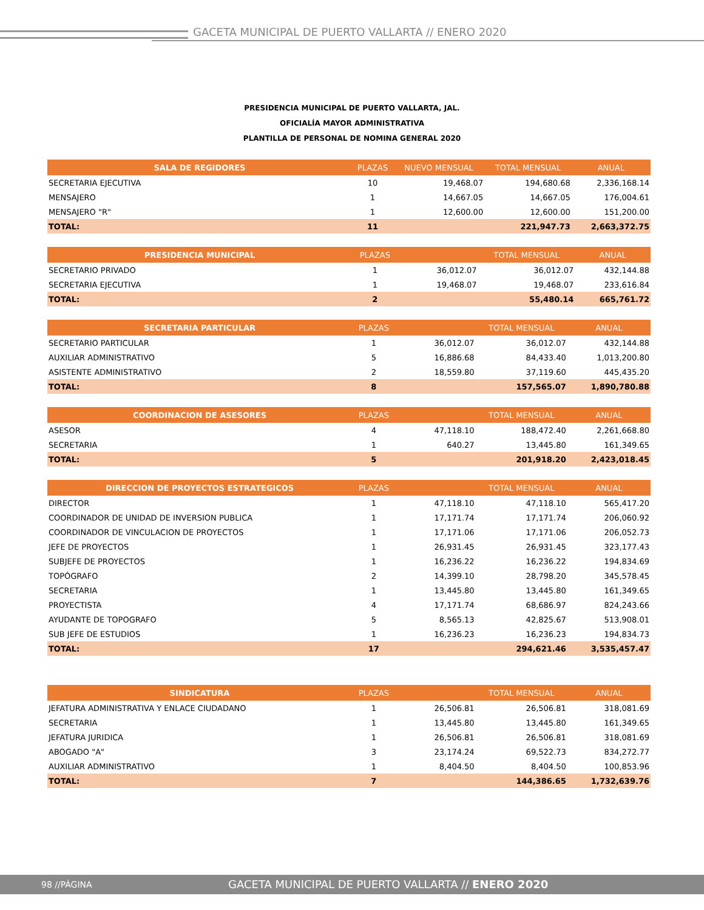GACETA MUNICIPAL DE PUERTO VALLARTA // ENERO 2020
PRESIDENCIA MUNICIPAL DE PUERTO VALLARTA, JAL.
OFICIALÍA MAYOR ADMINISTRATIVA
PLANTILLA DE PERSONAL DE NOMINA GENERAL 2020
| SALA DE REGIDORES | PLAZAS | NUEVO MENSUAL | TOTAL MENSUAL | ANUAL |
| --- | --- | --- | --- | --- |
| SECRETARIA EJECUTIVA | 10 | 19,468.07 | 194,680.68 | 2,336,168.14 |
| MENSAJERO | 1 | 14,667.05 | 14,667.05 | 176,004.61 |
| MENSAJERO "R" | 1 | 12,600.00 | 12,600.00 | 151,200.00 |
| TOTAL: | 11 | | 221,947.73 | 2,663,372.75 |
| PRESIDENCIA MUNICIPAL | PLAZAS | | TOTAL MENSUAL | ANUAL |
| --- | --- | --- | --- | --- |
| SECRETARIO PRIVADO | 1 | 36,012.07 | 36,012.07 | 432,144.88 |
| SECRETARIA EJECUTIVA | 1 | 19,468.07 | 19,468.07 | 233,616.84 |
| TOTAL: | 2 | | 55,480.14 | 665,761.72 |
| SECRETARIA PARTICULAR | PLAZAS | | TOTAL MENSUAL | ANUAL |
| --- | --- | --- | --- | --- |
| SECRETARIO PARTICULAR | 1 | 36,012.07 | 36,012.07 | 432,144.88 |
| AUXILIAR ADMINISTRATIVO | 5 | 16,886.68 | 84,433.40 | 1,013,200.80 |
| ASISTENTE ADMINISTRATIVO | 2 | 18,559.80 | 37,119.60 | 445,435.20 |
| TOTAL: | 8 | | 157,565.07 | 1,890,780.88 |
| COORDINACION DE ASESORES | PLAZAS | | TOTAL MENSUAL | ANUAL |
| --- | --- | --- | --- | --- |
| ASESOR | 4 | 47,118.10 | 188,472.40 | 2,261,668.80 |
| SECRETARIA | 1 | 640.27 | 13,445.80 | 161,349.65 |
| TOTAL: | 5 | | 201,918.20 | 2,423,018.45 |
| DIRECCION DE PROYECTOS ESTRATEGICOS | PLAZAS | | TOTAL MENSUAL | ANUAL |
| --- | --- | --- | --- | --- |
| DIRECTOR | 1 | 47,118.10 | 47,118.10 | 565,417.20 |
| COORDINADOR DE UNIDAD DE INVERSION PUBLICA | 1 | 17,171.74 | 17,171.74 | 206,060.92 |
| COORDINADOR DE VINCULACION DE PROYECTOS | 1 | 17,171.06 | 17,171.06 | 206,052.73 |
| JEFE DE PROYECTOS | 1 | 26,931.45 | 26,931.45 | 323,177.43 |
| SUBJEFE DE PROYECTOS | 1 | 16,236.22 | 16,236.22 | 194,834.69 |
| TOPÓGRAFO | 2 | 14,399.10 | 28,798.20 | 345,578.45 |
| SECRETARIA | 1 | 13,445.80 | 13,445.80 | 161,349.65 |
| PROYECTISTA | 4 | 17,171.74 | 68,686.97 | 824,243.66 |
| AYUDANTE DE TOPOGRAFO | 5 | 8,565.13 | 42,825.67 | 513,908.01 |
| SUB JEFE DE ESTUDIOS | 1 | 16,236.23 | 16,236.23 | 194,834.73 |
| TOTAL: | 17 | | 294,621.46 | 3,535,457.47 |
| SINDICATURA | PLAZAS | | TOTAL MENSUAL | ANUAL |
| --- | --- | --- | --- | --- |
| JEFATURA ADMINISTRATIVA Y ENLACE CIUDADANO | 1 | 26,506.81 | 26,506.81 | 318,081.69 |
| SECRETARIA | 1 | 13,445.80 | 13,445.80 | 161,349.65 |
| JEFATURA JURIDICA | 1 | 26,506.81 | 26,506.81 | 318,081.69 |
| ABOGADO "A" | 3 | 23,174.24 | 69,522.73 | 834,272.77 |
| AUXILIAR ADMINISTRATIVO | 1 | 8,404.50 | 8,404.50 | 100,853.96 |
| TOTAL: | 7 | | 144,386.65 | 1,732,639.76 |
98 //PÁGINA GACETA MUNICIPAL DE PUERTO VALLARTA // ENERO 2020